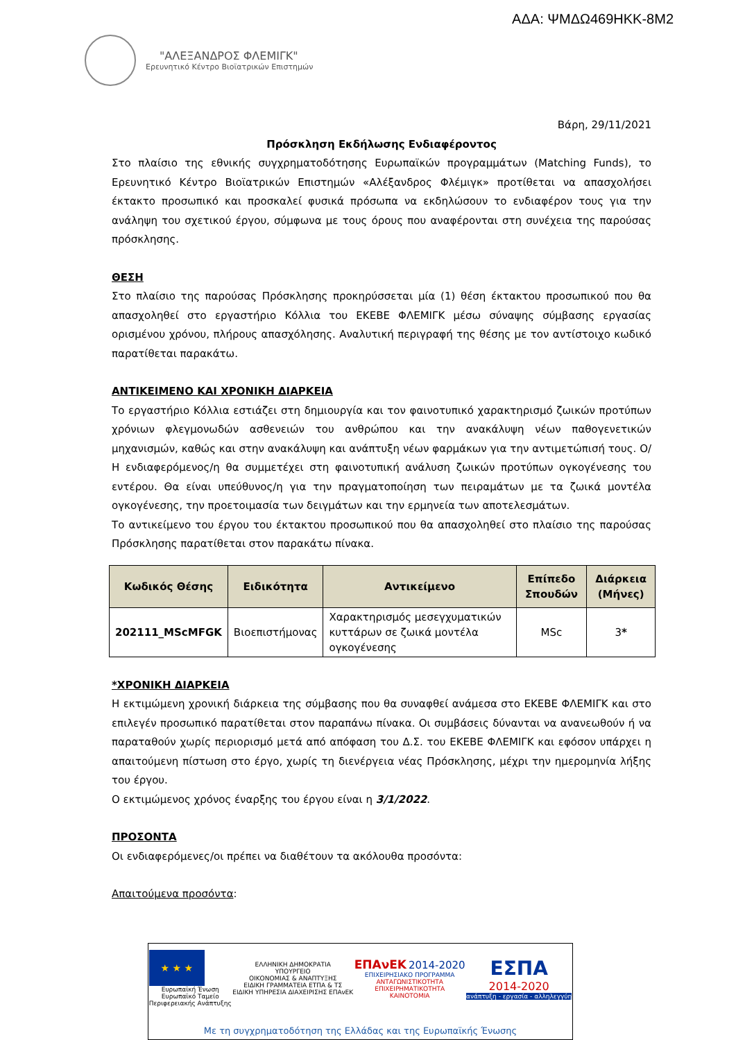ΑΔΑ: ΨΜΔΩ469ΗΚΚ-8Μ2
"ΑΛΕΞΑΝΔΡΟΣ ΦΛΕΜΙΓΚ"
Ερευνητικό Κέντρο Βιοϊατρικών Επιστημών
Βάρη, 29/11/2021
Πρόσκληση Εκδήλωσης Ενδιαφέροντος
Στο πλαίσιο της εθνικής συγχρηματοδότησης Ευρωπαϊκών προγραμμάτων (Matching Funds), το Ερευνητικό Κέντρο Βιοϊατρικών Επιστημών «Αλέξανδρος Φλέμιγκ» προτίθεται να απασχολήσει έκτακτο προσωπικό και προσκαλεί φυσικά πρόσωπα να εκδηλώσουν το ενδιαφέρον τους για την ανάληψη του σχετικού έργου, σύμφωνα με τους όρους που αναφέρονται στη συνέχεια της παρούσας πρόσκλησης.
ΘΕΣΗ
Στο πλαίσιο της παρούσας Πρόσκλησης προκηρύσσεται μία (1) θέση έκτακτου προσωπικού που θα απασχοληθεί στο εργαστήριο Κόλλια του ΕΚΕΒΕ ΦΛΕΜΙΓΚ μέσω σύναψης σύμβασης εργασίας ορισμένου χρόνου, πλήρους απασχόλησης. Αναλυτική περιγραφή της θέσης με τον αντίστοιχο κωδικό παρατίθεται παρακάτω.
ΑΝΤΙΚΕΙΜΕΝΟ ΚΑΙ ΧΡΟΝΙΚΗ ΔΙΑΡΚΕΙΑ
Το εργαστήριο Κόλλια εστιάζει στη δημιουργία και τον φαινοτυπικό χαρακτηρισμό ζωικών προτύπων χρόνιων φλεγμονωδών ασθενειών του ανθρώπου και την ανακάλυψη νέων παθογενετικών μηχανισμών, καθώς και στην ανακάλυψη και ανάπτυξη νέων φαρμάκων για την αντιμετώπισή τους. Ο/Η ενδιαφερόμενος/η θα συμμετέχει στη φαινοτυπική ανάλυση ζωικών προτύπων ογκογένεσης του εντέρου. Θα είναι υπεύθυνος/η για την πραγματοποίηση των πειραμάτων με τα ζωικά μοντέλα ογκογένεσης, την προετοιμασία των δειγμάτων και την ερμηνεία των αποτελεσμάτων.
Το αντικείμενο του έργου του έκτακτου προσωπικού που θα απασχοληθεί στο πλαίσιο της παρούσας Πρόσκλησης παρατίθεται στον παρακάτω πίνακα.
| Κωδικός Θέσης | Ειδικότητα | Αντικείμενο | Επίπεδο Σπουδών | Διάρκεια (Μήνες) |
| --- | --- | --- | --- | --- |
| 202111_MScMFGK | Βιοεπιστήμονας | Χαρακτηρισμός μεσεγχυματικών κυττάρων σε ζωικά μοντέλα ογκογένεσης | MSc | 3 * |
*ΧΡΟΝΙΚΗ ΔΙΑΡΚΕΙΑ
Η εκτιμώμενη χρονική διάρκεια της σύμβασης που θα συναφθεί ανάμεσα στο ΕΚΕΒΕ ΦΛΕΜΙΓΚ και στο επιλεγέν προσωπικό παρατίθεται στον παραπάνω πίνακα. Οι συμβάσεις δύνανται να ανανεωθούν ή να παραταθούν χωρίς περιορισμό μετά από απόφαση του Δ.Σ. του ΕΚΕΒΕ ΦΛΕΜΙΓΚ και εφόσον υπάρχει η απαιτούμενη πίστωση στο έργο, χωρίς τη διενέργεια νέας Πρόσκλησης, μέχρι την ημερομηνία λήξης του έργου.
Ο εκτιμώμενος χρόνος έναρξης του έργου είναι η 3/1/2022.
ΠΡΟΣΟΝΤΑ
Οι ενδιαφερόμενες/οι πρέπει να διαθέτουν τα ακόλουθα προσόντα:
Απαιτούμενα προσόντα:
★ ★ ★
Ευρωπαϊκή Ένωση
Ευρωπαϊκό Ταμείο
Περιφερειακής Ανάπτυξης
ΕΛΛΗΝΙΚΗ ΔΗΜΟΚΡΑΤΙΑ
ΥΠΟΥΡΓΕΙΟ
ΟΙΚΟΝΟΜΙΑΣ & ΑΝΑΠΤΥΞΗΣ
ΕΙΔΙΚΗ ΓΡΑΜΜΑΤΕΙΑ ΕΤΠΑ & ΤΣ
ΕΙΔΙΚΗ ΥΠΗΡΕΣΙΑ ΔΙΑΧΕΙΡΙΣΗΣ ΕΠΑνΕΚ
ΕΠΑνΕΚ 2014-2020
ΕΠΙΧΕΙΡΗΣΙΑΚΟ ΠΡΟΓΡΑΜΜΑ
ΑΝΤΑΓΩΝΙΣΤΙΚΟΤΗΤΑ
ΕΠΙΧΕΙΡΗΜΑΤΙΚΟΤΗΤΑ
ΚΑΙΝΟΤΟΜΙΑ
ΕΣΠΑ
2014-2020
ανάπτυξη - εργασία - αλληλεγγύη
Με τη συγχρηματοδότηση της Ελλάδας και της Ευρωπαϊκής Ένωσης